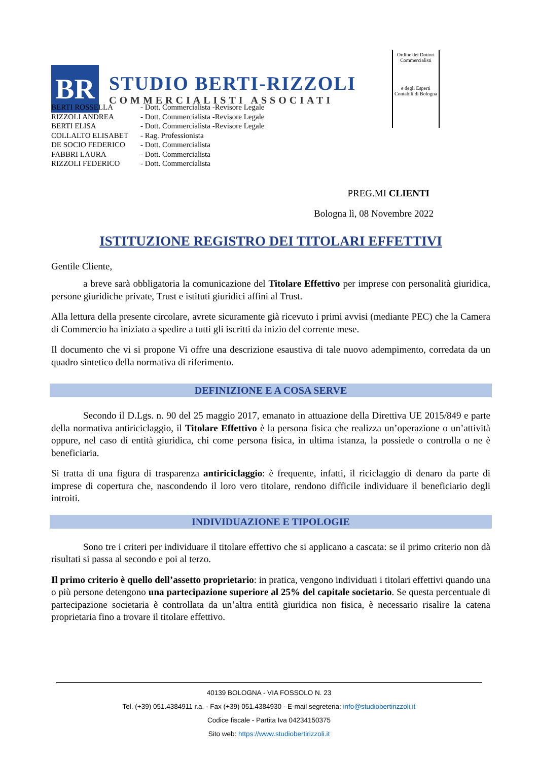BR
STUDIO BERTI-RIZZOLI
COMMERCIALISTI ASSOCIATI
Ordine dei Dottori Commercialisti
e degli Esperti Contabili di Bologna
| BERTI ROSSELLA | - Dott. Commercialista -Revisore Legale |
| RIZZOLI ANDREA | - Dott. Commercialista -Revisore Legale |
| BERTI ELISA | - Dott. Commercialista -Revisore Legale |
| COLLALTO ELISABET | - Rag. Professionista |
| DE SOCIO FEDERICO | - Dott. Commercialista |
| FABBRI LAURA | - Dott. Commercialista |
| RIZZOLI FEDERICO | - Dott. Commercialista |
PREG.MI CLIENTI
Bologna lì, 08 Novembre 2022
ISTITUZIONE REGISTRO DEI TITOLARI EFFETTIVI
Gentile Cliente,
a breve sarà obbligatoria la comunicazione del Titolare Effettivo per imprese con personalità giuridica, persone giuridiche private, Trust e istituti giuridici affini al Trust.
Alla lettura della presente circolare, avrete sicuramente già ricevuto i primi avvisi (mediante PEC) che la Camera di Commercio ha iniziato a spedire a tutti gli iscritti da inizio del corrente mese.
Il documento che vi si propone Vi offre una descrizione esaustiva di tale nuovo adempimento, corredata da un quadro sintetico della normativa di riferimento.
DEFINIZIONE E A COSA SERVE
Secondo il D.Lgs. n. 90 del 25 maggio 2017, emanato in attuazione della Direttiva UE 2015/849 e parte della normativa antiriciclaggio, il Titolare Effettivo è la persona fisica che realizza un’operazione o un’attività oppure, nel caso di entità giuridica, chi come persona fisica, in ultima istanza, la possiede o controlla o ne è beneficiaria.
Si tratta di una figura di trasparenza antiriciclaggio: è frequente, infatti, il riciclaggio di denaro da parte di imprese di copertura che, nascondendo il loro vero titolare, rendono difficile individuare il beneficiario degli introiti.
INDIVIDUAZIONE E TIPOLOGIE
Sono tre i criteri per individuare il titolare effettivo che si applicano a cascata: se il primo criterio non dà risultati si passa al secondo e poi al terzo.
Il primo criterio è quello dell’assetto proprietario: in pratica, vengono individuati i titolari effettivi quando una o più persone detengono una partecipazione superiore al 25% del capitale societario. Se questa percentuale di partecipazione societaria è controllata da un’altra entità giuridica non fisica, è necessario risalire la catena proprietaria fino a trovare il titolare effettivo.
40139 BOLOGNA - VIA FOSSOLO N. 23
Tel. (+39) 051.4384911 r.a. - Fax (+39) 051.4384930 - E-mail segreteria: info@studiobertirizzoli.it
Codice fiscale - Partita Iva 04234150375
Sito web: https://www.studiobertirizzoli.it